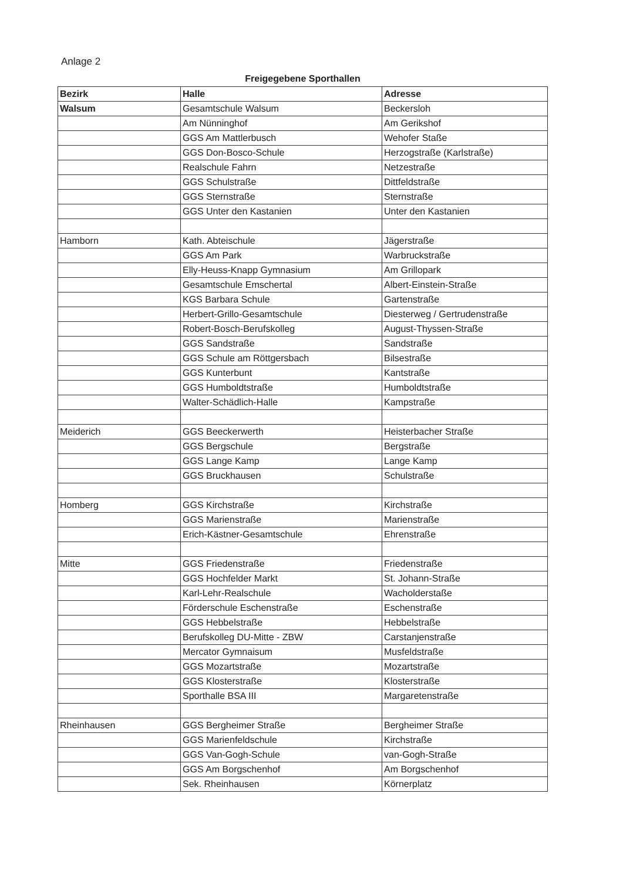Anlage 2
Freigegebene Sporthallen
| Bezirk | Halle | Adresse |
| --- | --- | --- |
| Walsum | Gesamtschule Walsum | Beckersloh |
| | Am Nünninghof | Am Gerikshof |
| | GGS Am Mattlerbusch | Wehofer Staße |
| | GGS Don-Bosco-Schule | Herzogstraße (Karlstraße) |
| | Realschule Fahrn | Netzestraße |
| | GGS Schulstraße | Dittfeldstraße |
| | GGS Sternstraße | Sternstraße |
| | GGS Unter den Kastanien | Unter den Kastanien |
| Hamborn | Kath. Abteischule | Jägerstraße |
| | GGS Am Park | Warbruckstraße |
| | Elly-Heuss-Knapp Gymnasium | Am Grillopark |
| | Gesamtschule Emschertal | Albert-Einstein-Straße |
| | KGS Barbara Schule | Gartenstraße |
| | Herbert-Grillo-Gesamtschule | Diesterweg / Gertrudenstraße |
| | Robert-Bosch-Berufskolleg | August-Thyssen-Straße |
| | GGS Sandstraße | Sandstraße |
| | GGS Schule am Röttgersbach | Bilsestraße |
| | GGS Kunterbunt | Kantstraße |
| | GGS Humboldtstraße | Humboldtstraße |
| | Walter-Schädlich-Halle | Kampstraße |
| Meiderich | GGS Beeckerwerth | Heisterbacher Straße |
| | GGS Bergschule | Bergstraße |
| | GGS Lange Kamp | Lange Kamp |
| | GGS Bruckhausen | Schulstraße |
| Homberg | GGS Kirchstraße | Kirchstraße |
| | GGS Marienstraße | Marienstraße |
| | Erich-Kästner-Gesamtschule | Ehrenstraße |
| Mitte | GGS Friedenstraße | Friedenstraße |
| | GGS Hochfelder Markt | St. Johann-Straße |
| | Karl-Lehr-Realschule | Wacholderstaße |
| | Förderschule Eschenstraße | Eschenstraße |
| | GGS Hebbelstraße | Hebbelstraße |
| | Berufskolleg DU-Mitte - ZBW | Carstanjenstraße |
| | Mercator Gymnaisum | Musfeldstraße |
| | GGS Mozartstraße | Mozartstraße |
| | GGS Klosterstraße | Klosterstraße |
| | Sporthalle BSA III | Margaretenstraße |
| Rheinhausen | GGS Bergheimer Straße | Bergheimer Straße |
| | GGS Marienfeldschule | Kirchstraße |
| | GGS Van-Gogh-Schule | van-Gogh-Straße |
| | GGS Am Borgschenhof | Am Borgschenhof |
| | Sek. Rheinhausen | Körnerplatz |